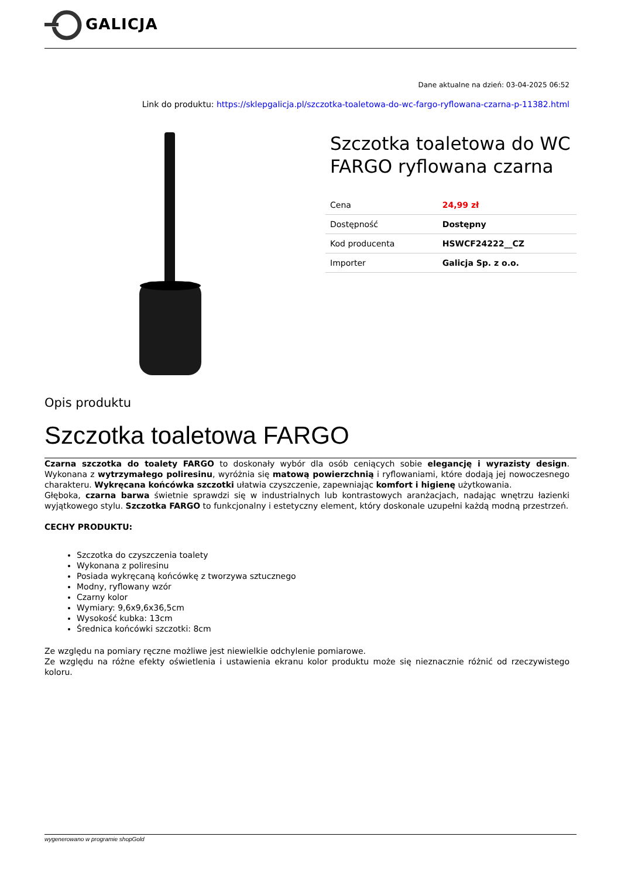GALICJA
Dane aktualne na dzień: 03-04-2025 06:52
Link do produktu: https://sklepgalicja.pl/szczotka-toaletowa-do-wc-fargo-ryflowana-czarna-p-11382.html
Szczotka toaletowa do WC FARGO ryflowana czarna
| Cena | 24,99 zł |
| Dostępność | Dostępny |
| Kod producenta | HSWCF24222__CZ |
| Importer | Galicja Sp. z o.o. |
Opis produktu
Szczotka toaletowa FARGO
Czarna szczotka do toalety FARGO to doskonały wybór dla osób ceniących sobie elegancję i wyrazisty design. Wykonana z wytrzymałego poliresinu, wyróżnia się matową powierzchnią i ryflowaniami, które dodają jej nowoczesnego charakteru. Wykręcana końcówka szczotki ułatwia czyszczenie, zapewniając komfort i higienę użytkowania.
Głęboka, czarna barwa świetnie sprawdzi się w industrialnych lub kontrastowych aranżacjach, nadając wnętrzu łazienki wyjątkowego stylu. Szczotka FARGO to funkcjonalny i estetyczny element, który doskonale uzupełni każdą modną przestrzeń.
CECHY PRODUKTU:
Szczotka do czyszczenia toalety
Wykonana z poliresinu
Posiada wykręcaną końcówkę z tworzywa sztucznego
Modny, ryflowany wzór
Czarny kolor
Wymiary: 9,6x9,6x36,5cm
Wysokość kubka: 13cm
Średnica końcówki szczotki: 8cm
Ze względu na pomiary ręczne możliwe jest niewielkie odchylenie pomiarowe.
Ze względu na różne efekty oświetlenia i ustawienia ekranu kolor produktu może się nieznacznie różnić od rzeczywistego koloru.
wygenerowano w programie shopGold